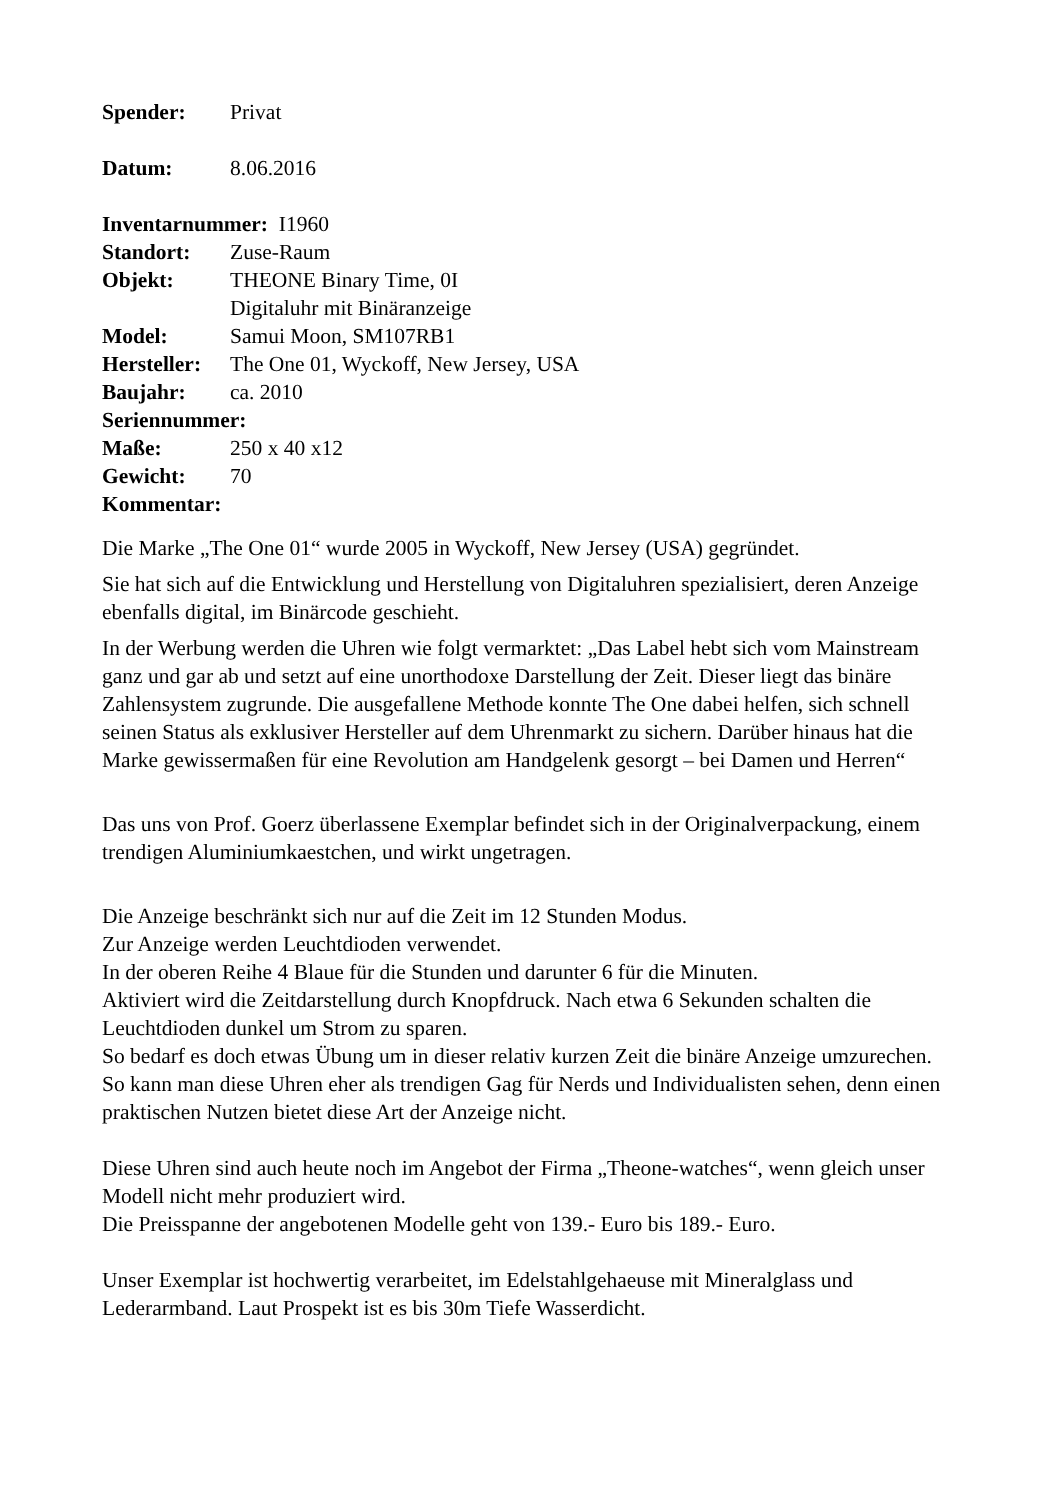Spender: Privat
Datum: 8.06.2016
Inventarnummer: I1960
Standort: Zuse-Raum
Objekt: THEONE Binary Time, 0I
Digitaluhr mit Binäranzeige
Model: Samui Moon, SM107RB1
Hersteller: The One 01, Wyckoff, New Jersey, USA
Baujahr: ca. 2010
Seriennummer:
Maße: 250 x 40 x12
Gewicht: 70
Kommentar:
Die Marke „The One 01“ wurde 2005 in Wyckoff, New Jersey (USA) gegründet.
Sie hat sich auf die Entwicklung und Herstellung von Digitaluhren spezialisiert, deren Anzeige ebenfalls digital, im Binärcode geschieht.
In der Werbung werden die Uhren wie folgt vermarktet: „Das Label hebt sich vom Mainstream ganz und gar ab und setzt auf eine unorthodoxe Darstellung der Zeit. Dieser liegt das binäre Zahlensystem zugrunde. Die ausgefallene Methode konnte The One dabei helfen, sich schnell seinen Status als exklusiver Hersteller auf dem Uhrenmarkt zu sichern. Darüber hinaus hat die Marke gewissermaßen für eine Revolution am Handgelenk gesorgt – bei Damen und Herren“
Das uns von Prof. Goerz überlassene Exemplar befindet sich in der Originalverpackung, einem trendigen Aluminiumkaestchen, und wirkt ungetragen.
Die Anzeige beschränkt sich nur auf die Zeit im 12 Stunden Modus.
Zur Anzeige werden Leuchtdioden verwendet.
In der oberen Reihe 4 Blaue für die Stunden und darunter 6 für die Minuten.
Aktiviert wird die Zeitdarstellung durch Knopfdruck. Nach etwa 6 Sekunden schalten die Leuchtdioden dunkel um Strom zu sparen.
So bedarf es doch etwas Übung um in dieser relativ kurzen Zeit die binäre Anzeige umzurechen.
So kann man diese Uhren eher als trendigen Gag für Nerds und Individualisten sehen, denn einen praktischen Nutzen bietet diese Art der Anzeige nicht.
Diese Uhren sind auch heute noch im Angebot der Firma „Theone-watches“, wenn gleich unser Modell nicht mehr produziert wird.
Die Preisspanne der angebotenen Modelle geht von 139.- Euro bis 189.- Euro.
Unser Exemplar ist hochwertig verarbeitet, im Edelstahlgehaeuse mit Mineralglass und Lederarmband. Laut Prospekt ist es bis 30m Tiefe Wasserdicht.